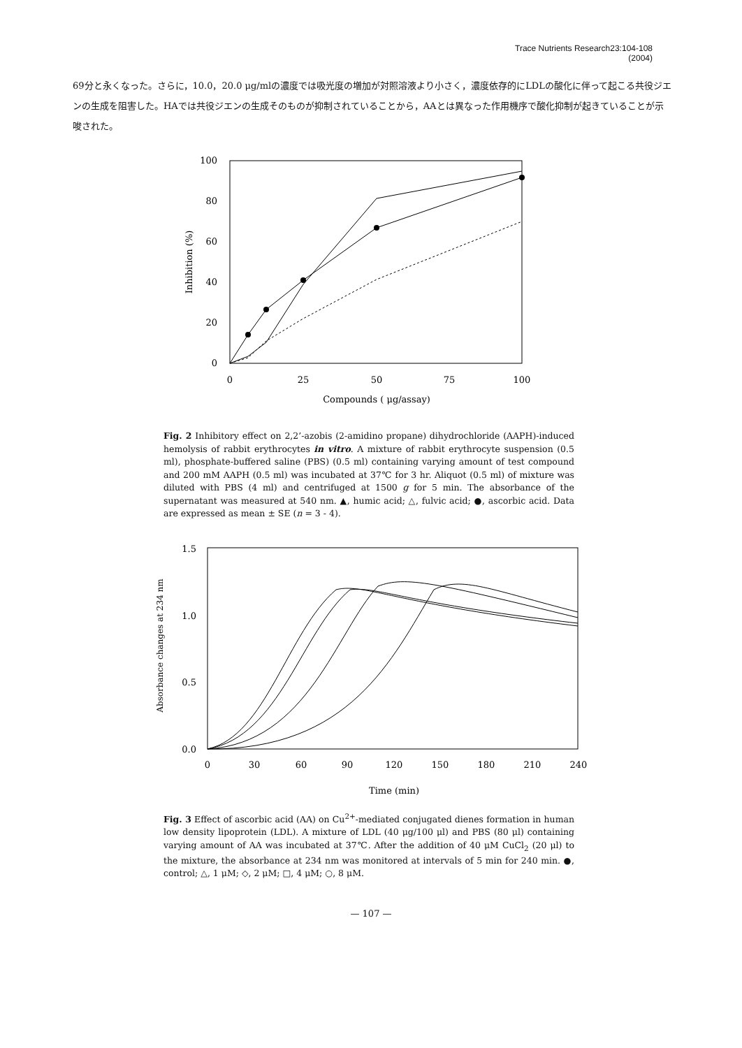Trace Nutrients Research23:104-108
(2004)
69分と永くなった。さらに，10.0，20.0 μg/mlの濃度では吸光度の増加が対照溶液より小さく，濃度依存的にLDLの酸化に伴って起こる共役ジエンの生成を阻害した。HAでは共役ジエンの生成そのものが抑制されていることから，AAとは異なった作用機序で酸化抑制が起きていることが示唆された。
100
80
60
40
20
0
0
25
50
75
100
Compounds ( μg/assay)
Inhibition (%)
Fig. 2 Inhibitory effect on 2,2’-azobis (2-amidino propane) dihydrochloride (AAPH)-induced hemolysis of rabbit erythrocytes in vitro. A mixture of rabbit erythrocyte suspension (0.5 ml), phosphate-buffered saline (PBS) (0.5 ml) containing varying amount of test compound and 200 mM AAPH (0.5 ml) was incubated at 37℃ for 3 hr. Aliquot (0.5 ml) of mixture was diluted with PBS (4 ml) and centrifuged at 1500 g for 5 min. The absorbance of the supernatant was measured at 540 nm. ▲, humic acid; △, fulvic acid; ●, ascorbic acid. Data are expressed as mean ± SE (n = 3 - 4).
1.5
1.0
0.5
0.0
0
30
60
90
120
150
180
210
240
Time (min)
Absorbance changes at 234 nm
Fig. 3 Effect of ascorbic acid (AA) on Cu<sup>2+</sup>-mediated conjugated dienes formation in human low density lipoprotein (LDL). A mixture of LDL (40 μg/100 μl) and PBS (80 μl) containing varying amount of AA was incubated at 37℃. After the addition of 40 μM CuCl<sub>2</sub> (20 μl) to the mixture, the absorbance at 234 nm was monitored at intervals of 5 min for 240 min. ●, control; △, 1 μM; ◇, 2 μM; □, 4 μM; ○, 8 μM.
— 107 —